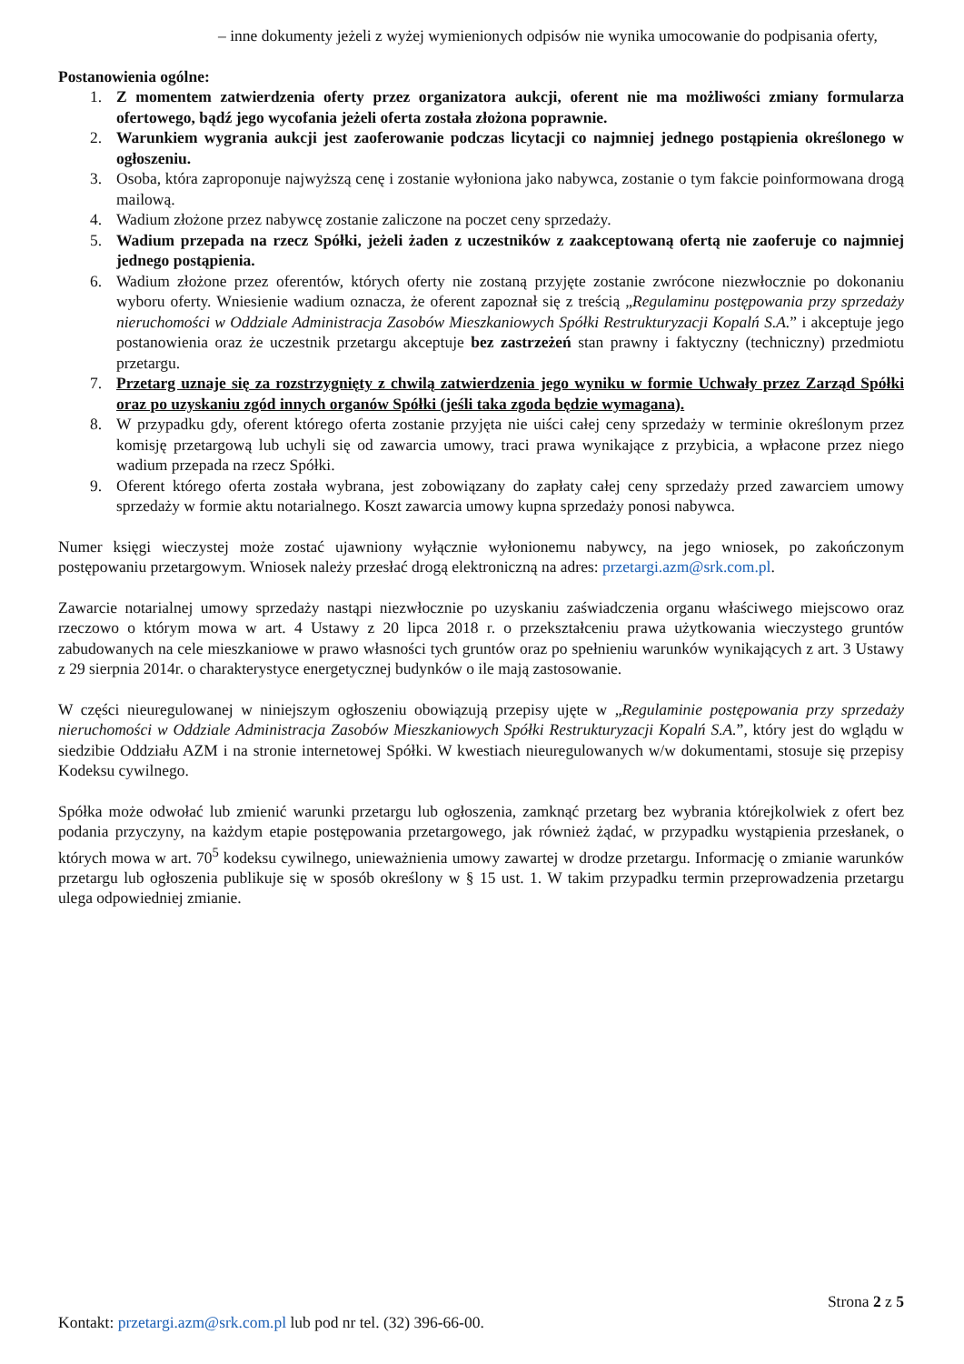– inne dokumenty jeżeli z wyżej wymienionych odpisów nie wynika umocowanie do podpisania oferty,
Postanowienia ogólne:
1. Z momentem zatwierdzenia oferty przez organizatora aukcji, oferent nie ma możliwości zmiany formularza ofertowego, bądź jego wycofania jeżeli oferta została złożona poprawnie.
2. Warunkiem wygrania aukcji jest zaoferowanie podczas licytacji co najmniej jednego postąpienia określonego w ogłoszeniu.
3. Osoba, która zaproponuje najwyższą cenę i zostanie wyłoniona jako nabywca, zostanie o tym fakcie poinformowana drogą mailową.
4. Wadium złożone przez nabywcę zostanie zaliczone na poczet ceny sprzedaży.
5. Wadium przepada na rzecz Spółki, jeżeli żaden z uczestników z zaakceptowaną ofertą nie zaoferuje co najmniej jednego postąpienia.
6. Wadium złożone przez oferentów, których oferty nie zostaną przyjęte zostanie zwrócone niezwłocznie po dokonaniu wyboru oferty. Wniesienie wadium oznacza, że oferent zapoznał się z treścią „Regulaminu postępowania przy sprzedaży nieruchomości w Oddziale Administracja Zasobów Mieszkaniowych Spółki Restrukturyzacji Kopalń S.A.” i akceptuje jego postanowienia oraz że uczestnik przetargu akceptuje bez zastrzeżeń stan prawny i faktyczny (techniczny) przedmiotu przetargu.
7. Przetarg uznaje się za rozstrzygnięty z chwilą zatwierdzenia jego wyniku w formie Uchwały przez Zarząd Spółki oraz po uzyskaniu zgód innych organów Spółki (jeśli taka zgoda będzie wymagana).
8. W przypadku gdy, oferent którego oferta zostanie przyjęta nie uiści całej ceny sprzedaży w terminie określonym przez komisję przetargową lub uchyli się od zawarcia umowy, traci prawa wynikające z przybicia, a wpłacone przez niego wadium przepada na rzecz Spółki.
9. Oferent którego oferta została wybrana, jest zobowiązany do zapłaty całej ceny sprzedaży przed zawarciem umowy sprzedaży w formie aktu notarialnego. Koszt zawarcia umowy kupna sprzedaży ponosi nabywca.
Numer księgi wieczystej może zostać ujawniony wyłącznie wyłonionemu nabywcy, na jego wniosek, po zakończonym postępowaniu przetargowym. Wniosek należy przesłać drogą elektroniczną na adres: przetargi.azm@srk.com.pl.
Zawarcie notarialnej umowy sprzedaży nastąpi niezwłocznie po uzyskaniu zaświadczenia organu właściwego miejscowo oraz rzeczowo o którym mowa w art. 4 Ustawy z 20 lipca 2018 r. o przekształceniu prawa użytkowania wieczystego gruntów zabudowanych na cele mieszkaniowe w prawo własności tych gruntów oraz po spełnieniu warunków wynikających z art. 3 Ustawy z 29 sierpnia 2014r. o charakterystyce energetycznej budynków o ile mają zastosowanie.
W części nieuregulowanej w niniejszym ogłoszeniu obowiązują przepisy ujęte w „Regulaminie postępowania przy sprzedaży nieruchomości w Oddziale Administracja Zasobów Mieszkaniowych Spółki Restrukturyzacji Kopalń S.A.”, który jest do wglądu w siedzibie Oddziału AZM i na stronie internetowej Spółki. W kwestiach nieuregulowanych w/w dokumentami, stosuje się przepisy Kodeksu cywilnego.
Spółka może odwołać lub zmienić warunki przetargu lub ogłoszenia, zamknąć przetarg bez wybrania którejkolwiek z ofert bez podania przyczyny, na każdym etapie postępowania przetargowego, jak również żądać, w przypadku wystąpienia przesłanek, o których mowa w art. 70<sup>5</sup> kodeksu cywilnego, unieważnienia umowy zawartej w drodze przetargu. Informację o zmianie warunków przetargu lub ogłoszenia publikuje się w sposób określony w § 15 ust. 1. W takim przypadku termin przeprowadzenia przetargu ulega odpowiedniej zmianie.
Strona 2 z 5
Kontakt: przetargi.azm@srk.com.pl lub pod nr tel. (32) 396-66-00.